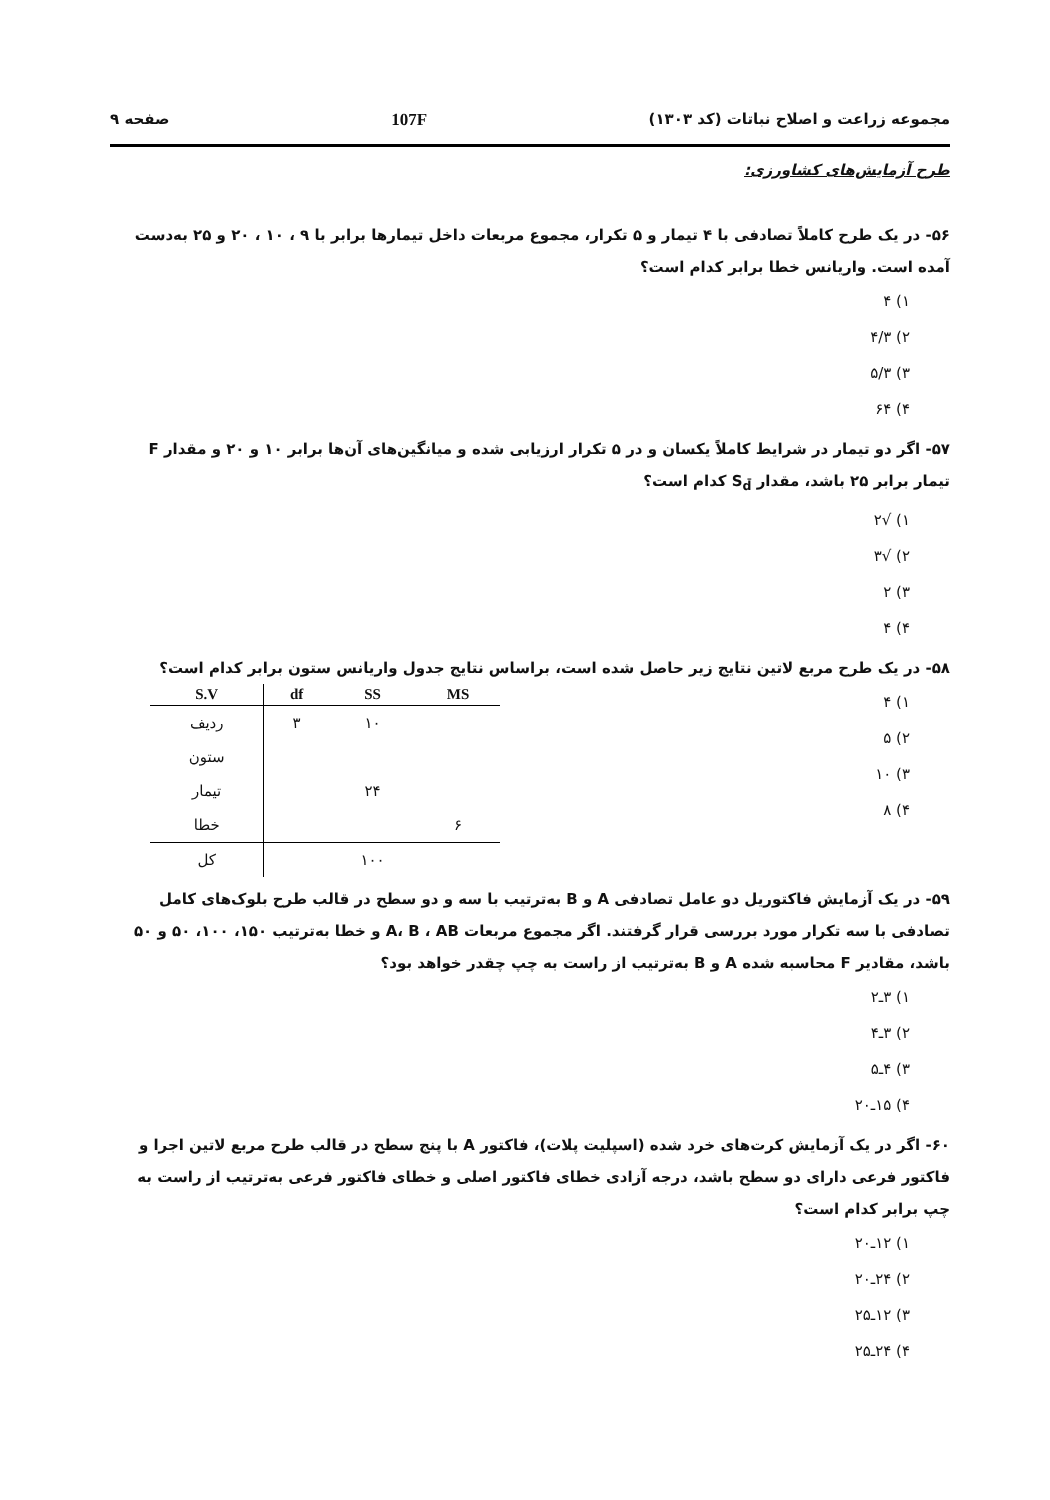مجموعه زراعت و اصلاح نباتات (کد ۱۳۰۳) 107F صفحه ۹
طرح آزمایش‌های کشاورزی:
۵۶- در یک طرح کاملاً تصادفی با ۴ تیمار و ۵ تکرار، مجموع مربعات داخل تیمارها برابر با ۹ ، ۱۰ ، ۲۰ و ۲۵ به‌دست آمده است. واریانس خطا برابر کدام است؟
۱) ۴
۲) ۴/۳
۳) ۵/۳
۴) ۶۴
۵۷- اگر دو تیمار در شرایط کاملاً یکسان و در ۵ تکرار ارزیابی شده و میانگین‌های آن‌ها برابر ۱۰ و ۲۰ و مقدار F تیمار برابر ۲۵ باشد، مقدار S<sub>d̄</sub> کدام است؟
۱) √۲
۲) √۳
۳) ۲
۴) ۴
۵۸- در یک طرح مربع لاتین نتایج زیر حاصل شده است، براساس نتایج جدول واریانس ستون برابر کدام است؟
۱) ۴
۲) ۵
۳) ۱۰
۴) ۸
| S.V | df | SS | MS |
| --- | --- | --- | --- |
| ردیف | ۳ | ۱۰ | |
| ستون | | | |
| تیمار | | ۲۴ | |
| خطا | | | ۶ |
| کل | | ۱۰۰ | |
۵۹- در یک آزمایش فاکتوریل دو عامل تصادفی A و B به‌ترتیب با سه و دو سطح در قالب طرح بلوک‌های کامل تصادفی با سه تکرار مورد بررسی قرار گرفتند. اگر مجموع مربعات A، B ، AB و خطا به‌ترتیب ۱۵۰، ۱۰۰، ۵۰ و ۵۰ باشد، مقادیر F محاسبه شده A و B به‌ترتیب از راست به چپ چقدر خواهد بود؟
۱) ۳ـ۲
۲) ۳ـ۴
۳) ۴ـ۵
۴) ۱۵ـ۲۰
۶۰- اگر در یک آزمایش کرت‌های خرد شده (اسپلیت پلات)، فاکتور A با پنج سطح در قالب طرح مربع لاتین اجرا و فاکتور فرعی دارای دو سطح باشد، درجه آزادی خطای فاکتور اصلی و خطای فاکتور فرعی به‌ترتیب از راست به چپ برابر کدام است؟
۱) ۱۲ـ۲۰
۲) ۲۴ـ۲۰
۳) ۱۲ـ۲۵
۴) ۲۴ـ۲۵